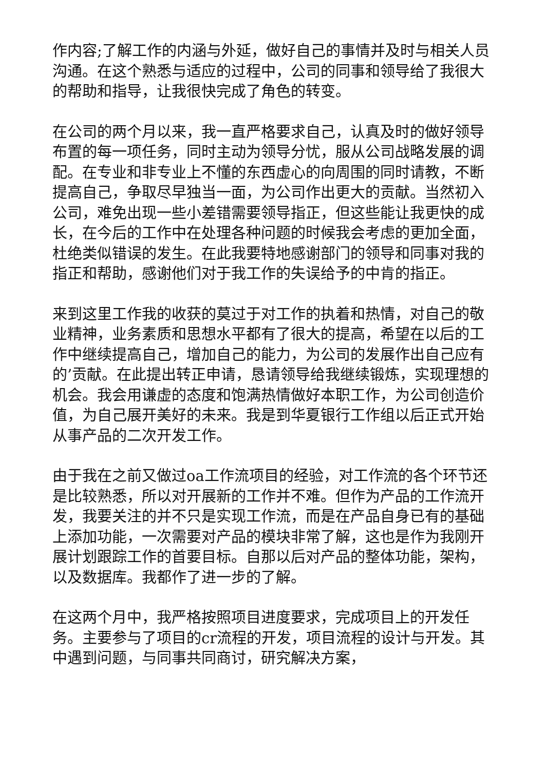作内容;了解工作的内涵与外延，做好自己的事情并及时与相关人员沟通。在这个熟悉与适应的过程中，公司的同事和领导给了我很大的帮助和指导，让我很快完成了角色的转变。
在公司的两个月以来，我一直严格要求自己，认真及时的做好领导布置的每一项任务，同时主动为领导分忧，服从公司战略发展的调配。在专业和非专业上不懂的东西虚心的向周围的同时请教，不断提高自己，争取尽早独当一面，为公司作出更大的贡献。当然初入公司，难免出现一些小差错需要领导指正，但这些能让我更快的成长，在今后的工作中在处理各种问题的时候我会考虑的更加全面，杜绝类似错误的发生。在此我要特地感谢部门的领导和同事对我的指正和帮助，感谢他们对于我工作的失误给予的中肯的指正。
来到这里工作我的收获的莫过于对工作的执着和热情，对自己的敬业精神，业务素质和思想水平都有了很大的提高，希望在以后的工作中继续提高自己，增加自己的能力，为公司的发展作出自己应有的’贡献。在此提出转正申请，恳请领导给我继续锻炼，实现理想的机会。我会用谦虚的态度和饱满热情做好本职工作，为公司创造价值，为自己展开美好的未来。我是到华夏银行工作组以后正式开始从事产品的二次开发工作。
由于我在之前又做过oa工作流项目的经验，对工作流的各个环节还是比较熟悉，所以对开展新的工作并不难。但作为产品的工作流开发，我要关注的并不只是实现工作流，而是在产品自身已有的基础上添加功能，一次需要对产品的模块非常了解，这也是作为我刚开展计划跟踪工作的首要目标。自那以后对产品的整体功能，架构，以及数据库。我都作了进一步的了解。
在这两个月中，我严格按照项目进度要求，完成项目上的开发任务。主要参与了项目的cr流程的开发，项目流程的设计与开发。其中遇到问题，与同事共同商讨，研究解决方案，